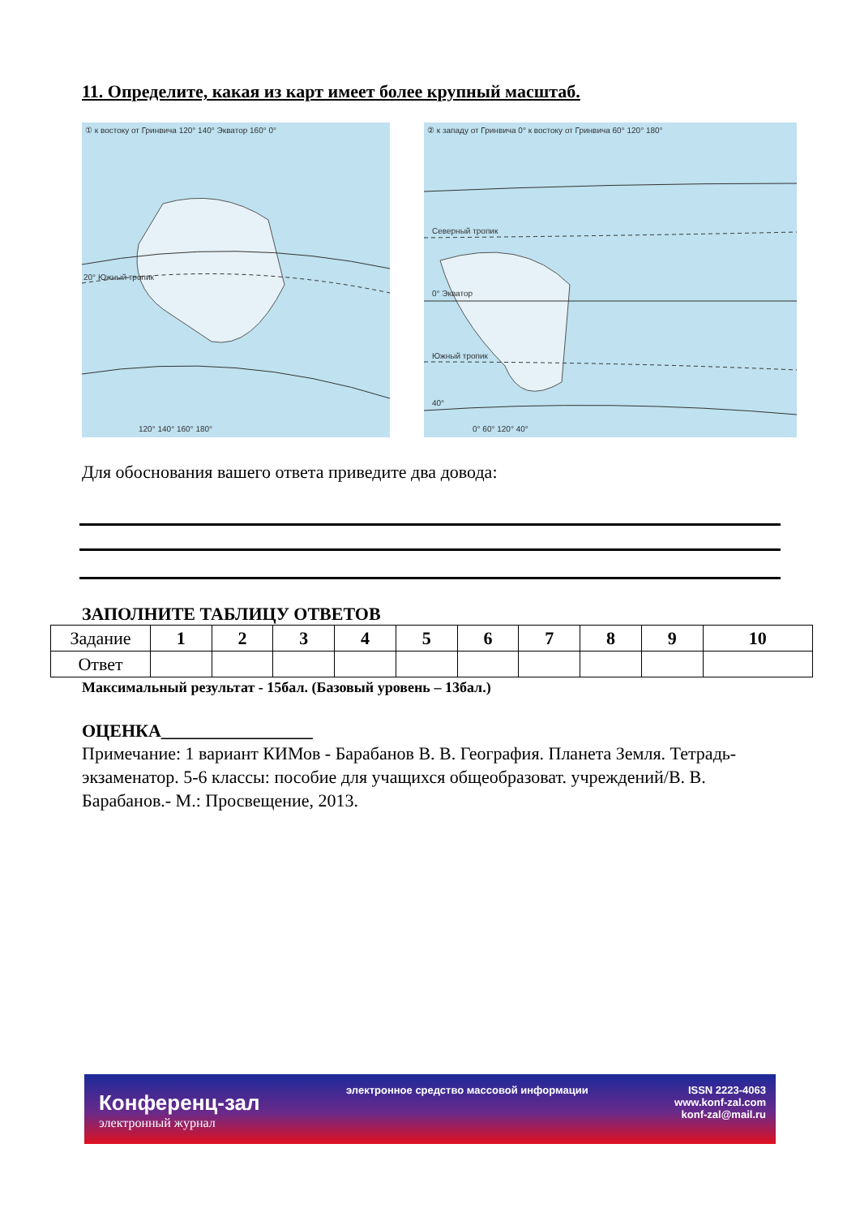11. Определите, какая из карт имеет более крупный масштаб.
① к востоку от Гринвича 120° 140° Экватор 160° 0°
20° Южный тропик
120° 140° 160° 180°
② к западу от Гринвича 0° к востоку от Гринвича 60° 120° 180°
Северный тропик
0° Экватор
Южный тропик
40°
0° 60° 120° 40°
Для обоснования вашего ответа приведите два довода:
ЗАПОЛНИТЕ ТАБЛИЦУ ОТВЕТОВ
| Задание | 1 | 2 | 3 | 4 | 5 | 6 | 7 | 8 | 9 | 10 |
| Ответ | | | | | | | | | | |
Максимальный результат - 15бал. (Базовый уровень – 13бал.)
ОЦЕНКА_________________
Примечание: 1 вариант КИМов - Барабанов В. В. География. Планета Земля. Тетрадь-экзаменатор. 5-6 классы: пособие для учащихся общеобразоват. учреждений/В. В. Барабанов.- М.: Просвещение, 2013.
Конференц-зал
электронный журнал
электронное средство массовой информации
ISSN 2223-4063
www.konf-zal.com
konf-zal@mail.ru